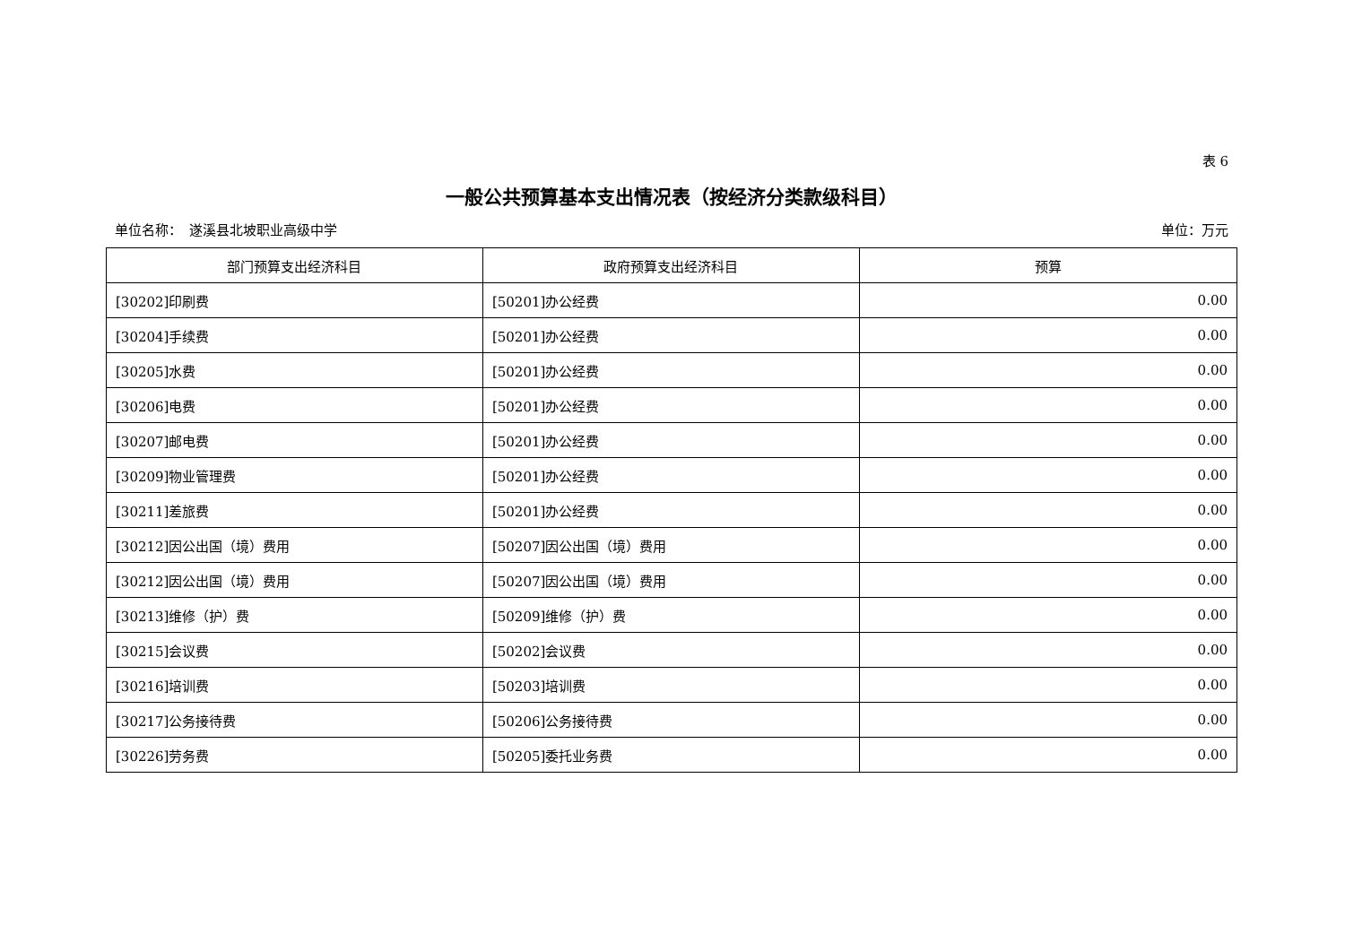表 6
一般公共预算基本支出情况表（按经济分类款级科目）
单位名称：　遂溪县北坡职业高级中学 单位：万元
| 部门预算支出经济科目 | 政府预算支出经济科目 | 预算 |
| --- | --- | --- |
| [30202]印刷费 | [50201]办公经费 | 0.00 |
| [30204]手续费 | [50201]办公经费 | 0.00 |
| [30205]水费 | [50201]办公经费 | 0.00 |
| [30206]电费 | [50201]办公经费 | 0.00 |
| [30207]邮电费 | [50201]办公经费 | 0.00 |
| [30209]物业管理费 | [50201]办公经费 | 0.00 |
| [30211]差旅费 | [50201]办公经费 | 0.00 |
| [30212]因公出国（境）费用 | [50207]因公出国（境）费用 | 0.00 |
| [30212]因公出国（境）费用 | [50207]因公出国（境）费用 | 0.00 |
| [30213]维修（护）费 | [50209]维修（护）费 | 0.00 |
| [30215]会议费 | [50202]会议费 | 0.00 |
| [30216]培训费 | [50203]培训费 | 0.00 |
| [30217]公务接待费 | [50206]公务接待费 | 0.00 |
| [30226]劳务费 | [50205]委托业务费 | 0.00 |